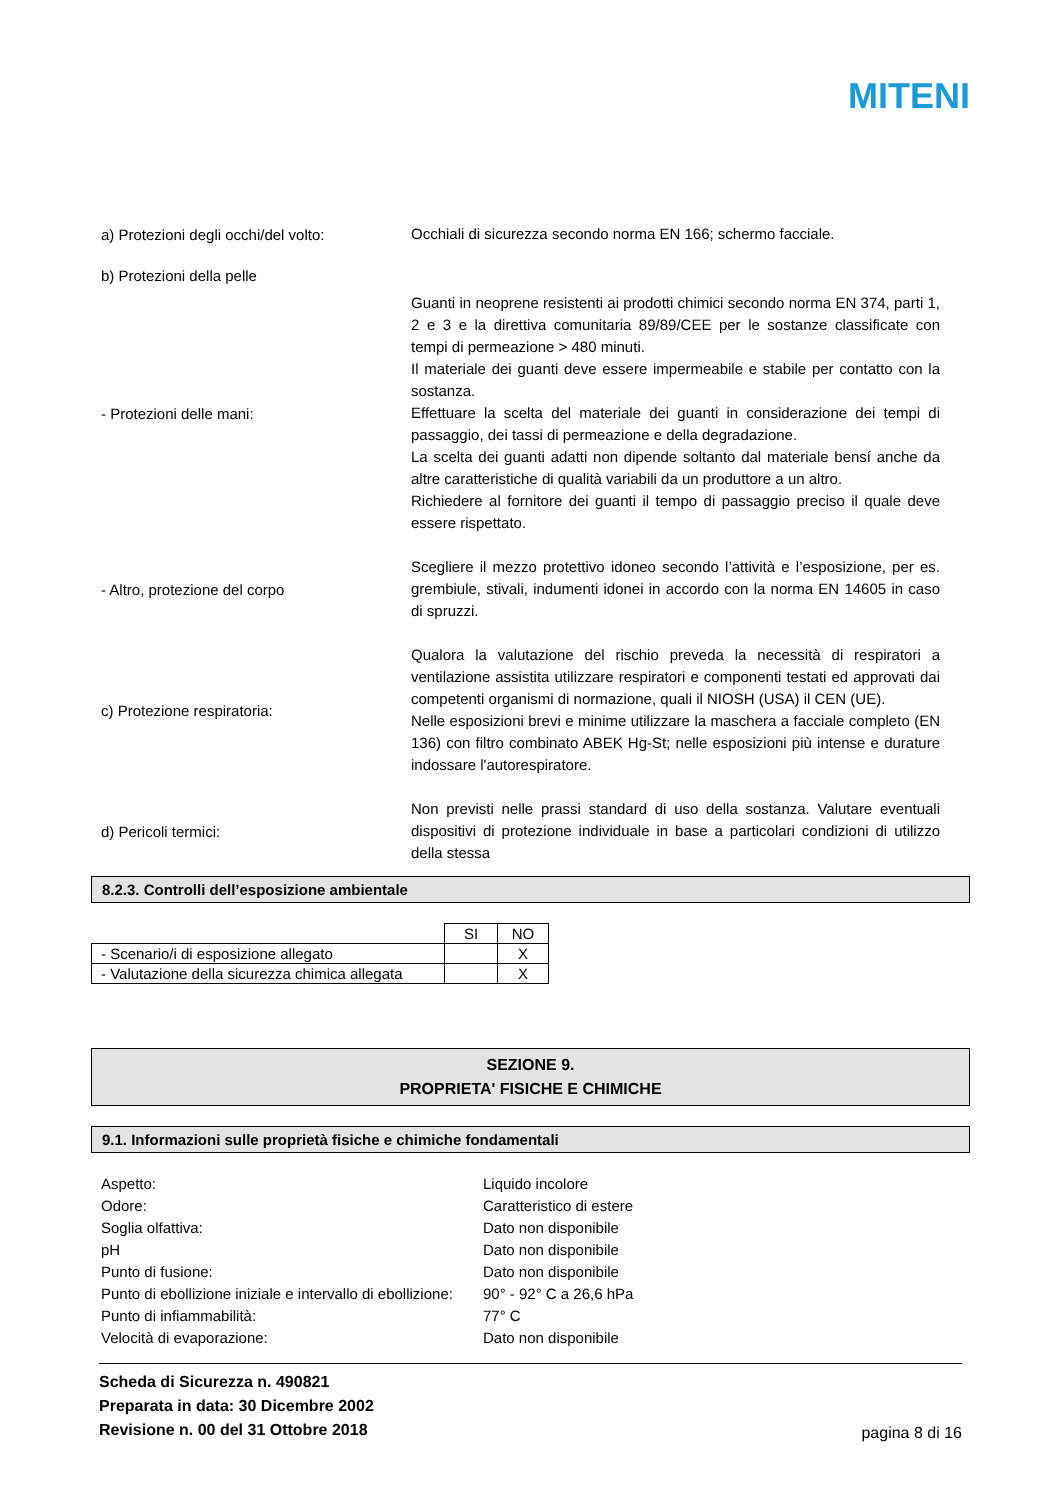MITENI
a) Protezioni degli occhi/del volto:
Occhiali di sicurezza secondo norma EN 166; schermo facciale.
b) Protezioni della pelle
- Protezioni delle mani:
Guanti in neoprene resistenti ai prodotti chimici secondo norma EN 374, parti 1, 2 e 3 e la direttiva comunitaria 89/89/CEE per le sostanze classificate con tempi di permeazione > 480 minuti.
Il materiale dei guanti deve essere impermeabile e stabile per contatto con la sostanza.
Effettuare la scelta del materiale dei guanti in considerazione dei tempi di passaggio, dei tassi di permeazione e della degradazione.
La scelta dei guanti adatti non dipende soltanto dal materiale bensí anche da altre caratteristiche di qualità variabili da un produttore a un altro.
Richiedere al fornitore dei guanti il tempo di passaggio preciso il quale deve essere rispettato.
- Altro, protezione del corpo
Scegliere il mezzo protettivo idoneo secondo l’attività e l’esposizione, per es. grembiule, stivali, indumenti idonei in accordo con la norma EN 14605 in caso di spruzzi.
c) Protezione respiratoria:
Qualora la valutazione del rischio preveda la necessità di respiratori a ventilazione assistita utilizzare respiratori e componenti testati ed approvati dai competenti organismi di normazione, quali il NIOSH (USA) il CEN (UE).
Nelle esposizioni brevi e minime utilizzare la maschera a facciale completo (EN 136) con filtro combinato ABEK Hg-St; nelle esposizioni più intense e durature indossare l'autorespiratore.
d) Pericoli termici:
Non previsti nelle prassi standard di uso della sostanza. Valutare eventuali dispositivi di protezione individuale in base a particolari condizioni di utilizzo della stessa
8.2.3. Controlli dell’esposizione ambientale
| | SI | NO |
| - Scenario/i di esposizione allegato | | X |
| - Valutazione della sicurezza chimica allegata | | X |
SEZIONE 9.
PROPRIETA' FISICHE E CHIMICHE
9.1. Informazioni sulle proprietà fisiche e chimiche fondamentali
Aspetto:
Liquido incolore
Odore:
Caratteristico di estere
Soglia olfattiva:
Dato non disponibile
pH
Dato non disponibile
Punto di fusione:
Dato non disponibile
Punto di ebollizione iniziale e intervallo di ebollizione:
90° - 92° C a 26,6 hPa
Punto di infiammabilità:
77° C
Velocità di evaporazione:
Dato non disponibile
Scheda di Sicurezza n. 490821
Preparata in data: 30 Dicembre 2002
Revisione n. 00 del 31 Ottobre 2018
pagina 8 di 16